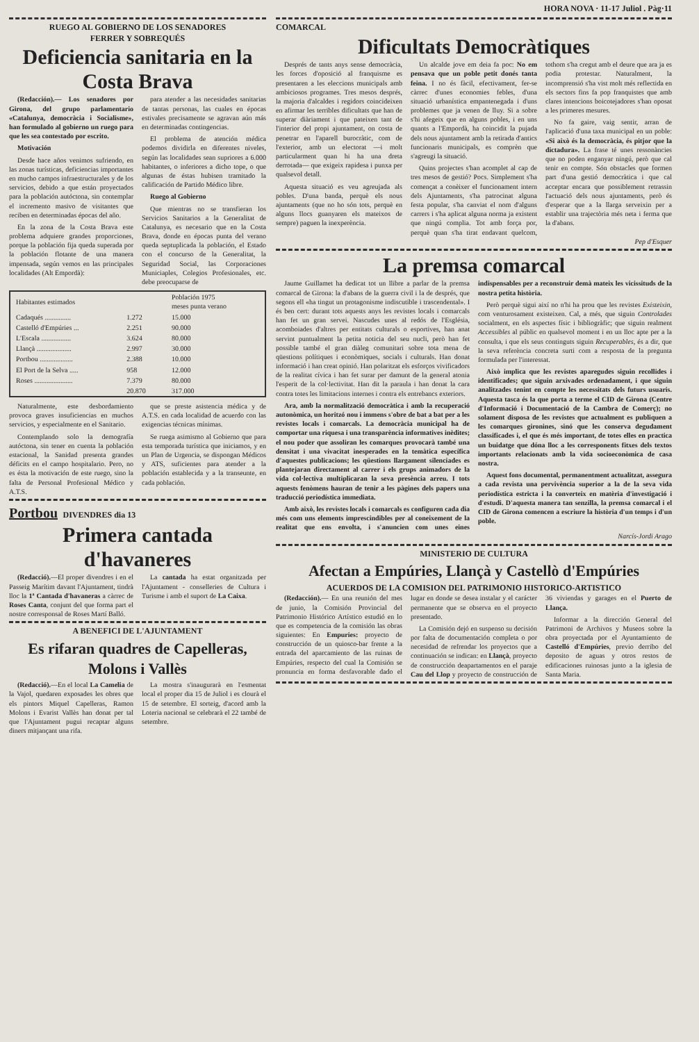HORA NOVA · 11-17 Juliol . Pàg·11
RUEGO AL GOBIERNO DE LOS SENADORES
FERRER Y SOBREQUÉS
Deficiencia sanitaria en la Costa Brava
(Redacción).— Los senadores por Girona, del grupo parlamentario «Catalunya, democràcia i Socialisme», han formulado al gobierno un ruego para que les sea contestado por escrito.
Motivación
Desde hace años venimos sufriendo, en las zonas turísticas, deficiencias importantes en mucho campos infraestructurales y de los servicios, debido a que están proyectados para la población autóctona, sin contemplar el incremento masivo de visitantes que reciben en determinadas épocas del año.
En la zona de la Costa Brava este problema adquiere grandes proporciones, porque la población fija queda superada por la población flotante de una manera impensada, según vemos en las principales localidades (Alt Empordà):
para atender a las necesidades sanitarias de tantas personas, las cuales en épocas estivales precisamente se agravan aún más en determinadas contingencias.
El problema de atención médica podemos dividirla en diferentes niveles, según las localidades sean supriores a 6.000 habitantes, o inferiores a dicho tope, o que algunas de éstas hubisen tramitado la calificación de Partido Médico libre.
Ruego al Gobierno
Que mientras no se transfieran los Servicios Sanitarios a la Generalitat de Catalunya, es necesario que en la Costa Brava, donde en épocas punta del verano queda septuplicada la población, el Estado con el concurso de la Generalitat, la Seguridad Social, las Corporaciones Municiaples, Colegios Profesionales, etc. debe preocuparse de
| Habitantes estimados | | Población 1975 meses punta verano |
| --- | --- | --- |
| Cadaqués ............... | 1.272 | 15.000 |
| Castelló d'Empúries ... | 2.251 | 90.000 |
| L'Escala ................. | 3.624 | 80.000 |
| Llançà .................... | 2.997 | 30.000 |
| Portbou ................... | 2.388 | 10.000 |
| El Port de la Selva ..... | 958 | 12.000 |
| Roses ...................... | 7.379 | 80.000 |
| | 20.870 | 317.000 |
Naturalmente, este desbordamiento provoca graves insuficiencias en muchos servicios, y especialmente en el Sanitario.
Contemplando solo la demografía autóctona, sin tener en cuenta la población estacional, la Sanidad presenta grandes déficits en el campo hospitalario. Pero, no es ésta la motivación de este ruego, sino la falta de Personal Profesional Médico y A.T.S.
que se preste asistencia médica y de A.T.S. en cada localidad de acuerdo con las exigencias técnicas mínimas.
Se ruega asimismo al Gobierno que para esta temporada turística que iniciamos, y en un Plan de Urgencia, se dispongan Médicos y ATS, suficientes para atender a la población establecida y a la transeunte, en cada población.
Portbou DIVENDRES dia 13
Primera cantada d'havaneres
(Redacció).—El proper divendres i en el Passeig Marítim davant l'Ajuntament, tindrà lloc la 1ª Cantada d'havaneras a càrrec de Roses Canta, conjunt del que forma part el nostre corresponsal de Roses Martí Balló.
La cantada ha estat organitzada per l'Ajuntament - conselleries de Cultura i Turisme i amb el suport de La Caixa.
A BENEFICI DE L'AJUNTAMENT
Es rifaran quadres de Capelleras, Molons i Vallès
(Redacció).—En el local La Camelia de la Vajol, quedaren exposades les obres que els pintors Miquel Capelleras, Ramon Molons i Evarist Vallès han donat per tal que l'Ajuntament pugui recaptar alguns diners mitjançant una rifa.
La mostra s'inaugurarà en l'esmentat local el proper dia 15 de Juliol i es clourà el 15 de setembre. El sorteig, d'acord amb la Loteria nacional se celebrarà el 22 també de setembre.
COMARCAL
Dificultats Democràtiques
Després de tants anys sense democràcia, les forces d'oposició al franquisme es presentaren a les eleccions municipals amb ambiciosos programes. Tres mesos després, la majoria d'alcaldes i regidors coincideixen en afirmar les terribles dificultats que han de superar diàriament i que pateixen tant de l'interior del propi ajuntament, on costa de penetrar en l'aparell burocràtic, com de l'exterior, amb un electorat —i molt particularment quan hi ha una dreta derrotada— que exigeix rapidesa i punxa per qualsevol detall.
Aquesta situació es veu agreujada als pobles. D'una banda, perquè els nous ajuntaments (que no ho són tots, perquè en alguns llocs guanyaren els mateixos de sempre) paguen la inexperència.
Un alcalde jove em deia fa poc: No em pensava que un poble petit donés tanta feina. I no és fàcil, efectivament, fer-se càrrec d'unes economies febles, d'una situació urbanística empantenegada i d'uns problemes que ja venen de lluy. Si a sobre s'hi afegeix que en alguns pobles, i en uns quants a l'Empordà, ha coincidit la pujada dels nous ajuntament amb la retirada d'antics funcionaris municipals, es comprèn que s'agreugi la situació.
Quins projectes s'han acomplet al cap de tres mesos de gestió? Pocs. Simplement s'ha començat a conèixer el funcionament intern dels Ajuntaments, s'ha patrocinat alguna festa popular, s'ha canviat el nom d'alguns carrers i s'ha aplicat alguna norma ja existent que ningú complia. Tot amb força por, perquè quan s'ha tirat endavant quelcom, tothom s'ha cregut amb el deure que ara ja es podia protestar. Naturalment, la incomprensió s'ha vist molt més reflectida en els sectors fins fa pop franquistes que amb clares intencions boicotejadores s'han oposat a les primeres mesures.
No fa gaire, vaig sentir, arran de l'aplicació d'una taxa municipal en un poble: «Si això és la democràcia, és pitjor que la dictadura». La frase té unes ressonàncies que no poden enganyar ningú, però que cal tenir en compte. Són obstacles que formen part d'una gestió democràtica i que cal acceptar encara que possiblement retrassin l'actuació dels nous ajuntaments, però és d'esperar que a la llarga serveixin per a establir una trajectòria més neta i ferma que la d'abans.
Pep d'Esquer
La premsa comarcal
Jaume Guillamet ha dedicat tot un llibre a parlar de la premsa comarcal de Girona: la d'abans de la guerra civil i la de després, que segons ell «ha tingut un protagonisme indiscutible i trascendental». I és ben cert: durant tots aquests anys les revistes locals i comarcals han fet un gran servei. Nascudes unes al redós de l'Església, acomboiades d'altres per entitats culturals o esportives, han anat servint puntualment la petita noticia del seu nucli, però han fet possible també el gran diàleg comunitari sobre tota mena de qüestions polítiques i econòmiques, socials i culturals. Han donat informació i han creat opinió. Han polaritzat els esforços vivificadors de la realitat cívica i han fet surar per damunt de la general atonia l'esperit de la col·lectivitat. Han dit la paraula i han donat la cara contra totes les limitacions internes i contra els entrebancs exteriors.
Ara, amb la normalització democràtica i amb la recuperació autonòmica, un horitzó nou i immens s'obre de bat a bat per a les revistes locals i comarcals. La democràcia municipal ha de comportar una riquesa i una transparència informatives inèdites; el nou poder que assoliran les comarques provocarà també una densitat i una vivacitat inesperades en la temàtica específica d'aquestes publicacions; les qüestions llargament silenciades es plantejaran directament al carrer i els grups animadors de la vida col·lectiva multiplicaran la seva presència arreu. I tots aquests fenòmens hauran de tenir a les pàgines dels papers una traducció periodística immediata.
Amb això, les revistes locals i comarcals es configuren cada dia més com uns elements imprescindibles per al coneixement de la realitat que ens envolta, i s'anuncien com unes eines indispensables per a reconstruir demà mateix les vicissituds de la nostra petita història.
Però perquè sigui així no n'hi ha prou que les revistes Existeixin, com venturosament existeixen. Cal, a més, que siguin Controlades socialment, en els aspectes físic i bibliogràfic; que siguin realment Accessibles al públic en qualsevol moment i en un lloc apte per a la consulta, i que els seus continguts siguin Recuperables, és a dir, que la seva referència concreta surti com a resposta de la pregunta formulada per l'interessat.
Això implica que les revistes aparegudes siguin recollides i identificades; que siguin arxivades ordenadament, i que siguin analitzades tenint en compte les necessitats dels futurs usuaris. Aquesta tasca és la que porta a terme el CID de Girona (Centre d'Informació i Documentació de la Cambra de Comerç); no solament disposa de les revistes que actualment es publiquen a les comarques gironines, sinó que les conserva degudament classificades i, el que és més important, de totes elles en practica un buidatge que dóna lloc a les corresponents fitxes dels textos importants relacionats amb la vida socioeconòmica de casa nostra.
Aquest fons documental, permanentment actualitzat, assegura a cada revista una pervivència superior a la de la seva vida periodística estricta i la converteix en matèria d'investigació i d'estudi. D'aquesta manera tan senzilla, la premsa comarcal i el CID de Girona comencen a escriure la història d'un temps i d'un poble.
Narcís-Jordi Arago
MINISTERIO DE CULTURA
Afectan a Empúries, Llançà y Castellò d'Empúries
ACUERDOS DE LA COMISION DEL PATRIMONIO HISTORICO-ARTISTICO
(Redacción).— En una reunión del mes de junio, la Comisión Provincial del Patrimonio Histórico Artístico estudió en lo que es competencia de la comisión las obras siguientes: En Empuries: proyecto de construcción de un quiosco-bar frente a la entrada del aparcamiento de las ruinas de Empúries, respecto del cual la Comisión se pronuncia en forma desfavorable dado el lugar en donde se desea instalar y el carácter permanente que se observa en el proyecto presentado.
La Comisión dejó en suspenso su decisión por falta de documentación completa o por necesidad de refrendar los proyectos que a continuación se indican: en Llançà, proyecto de construcción deapartamentos en el paraje Cau del Llop y proyecto de construcción de 36 viviendas y garages en el Puerto de Llança.
Informar a la dirección General del Patrimoni de Archivos y Museos sobre la obra proyectada por el Ayuntamiento de Castelló d'Empúries, previo derribo del deposito de aguas y otros restos de edificaciones ruinosas junto a la iglesia de Santa Maria.